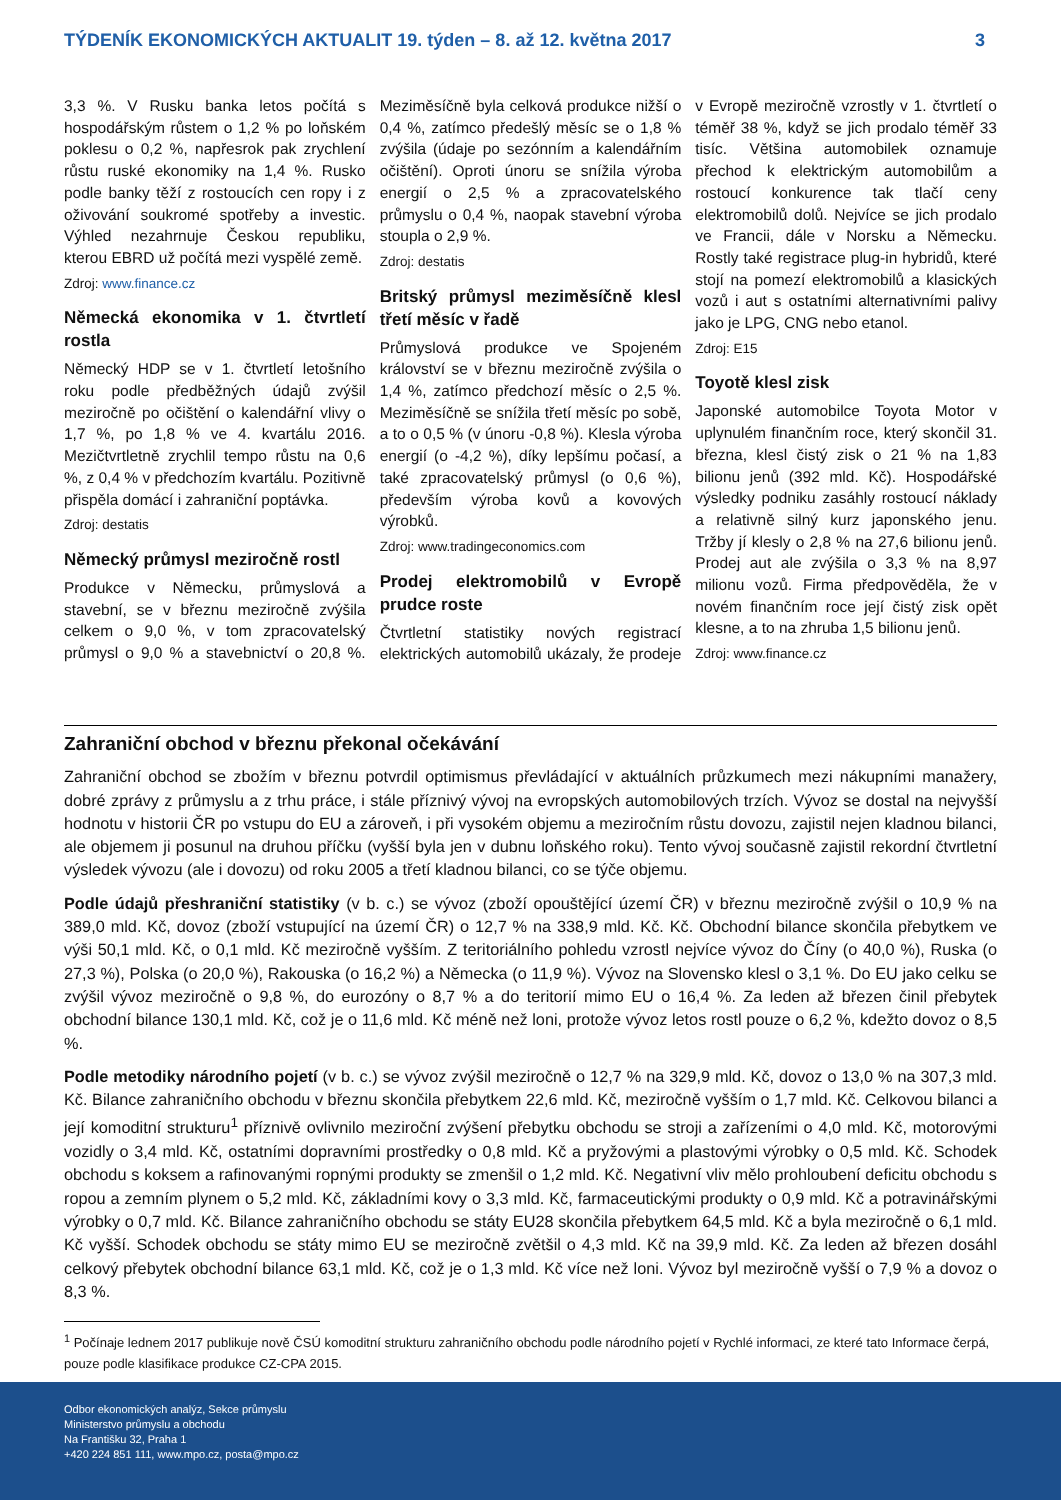TÝDENÍK EKONOMICKÝCH AKTUALIT 19. týden – 8. až 12. května 2017 3
3,3 %. V Rusku banka letos počítá s hospodářským růstem o 1,2 % po loňském poklesu o 0,2 %, napřesrok pak zrychlení růstu ruské ekonomiky na 1,4 %. Rusko podle banky těží z rostoucích cen ropy i z oživování soukromé spotřeby a investic. Výhled nezahrnuje Českou republiku, kterou EBRD už počítá mezi vyspělé země.
Zdroj: www.finance.cz
Německá ekonomika v 1. čtvrtletí rostla
Německý HDP se v 1. čtvrtletí letošního roku podle předběžných údajů zvýšil meziročně po očištění o kalendářní vlivy o 1,7 %, po 1,8 % ve 4. kvartálu 2016. Mezičtvrtletně zrychlil tempo růstu na 0,6 %, z 0,4 % v předchozím kvartálu. Pozitivně přispěla domácí i zahraniční poptávka.
Zdroj: destatis
Německý průmysl meziročně rostl
Produkce v Německu, průmyslová a stavební, se v březnu meziročně zvýšila celkem o 9,0 %, v tom zpracovatelský průmysl o 9,0 % a stavebnictví o 20,8 %. Meziměsíčně byla celková produkce nižší o 0,4 %, zatímco předešlý měsíc se o 1,8 % zvýšila (údaje po sezónním a kalendářním očištění). Oproti únoru se snížila výroba energií o 2,5 % a zpracovatelského průmyslu o 0,4 %, naopak stavební výroba stoupla o 2,9 %.
Zdroj: destatis
Britský průmysl meziměsíčně klesl třetí měsíc v řadě
Průmyslová produkce ve Spojeném království se v březnu meziročně zvýšila o 1,4 %, zatímco předchozí měsíc o 2,5 %. Meziměsíčně se snížila třetí měsíc po sobě, a to o 0,5 % (v únoru -0,8 %). Klesla výroba energií (o -4,2 %), díky lepšímu počasí, a také zpracovatelský průmysl (o 0,6 %), především výroba kovů a kovových výrobků.
Zdroj: www.tradingeconomics.com
Prodej elektromobilů v Evropě prudce roste
Čtvrtletní statistiky nových registrací elektrických automobilů ukázaly, že prodeje v Evropě meziročně vzrostly v 1. čtvrtletí o téměř 38 %, když se jich prodalo téměř 33 tisíc. Většina automobilek oznamuje přechod k elektrickým automobilům a rostoucí konkurence tak tlačí ceny elektromobilů dolů. Nejvíce se jich prodalo ve Francii, dále v Norsku a Německu. Rostly také registrace plug-in hybridů, které stojí na pomezí elektromobilů a klasických vozů i aut s ostatními alternativními palivy jako je LPG, CNG nebo etanol.
Zdroj: E15
Toyotě klesl zisk
Japonské automobilce Toyota Motor v uplynulém finančním roce, který skončil 31. března, klesl čistý zisk o 21 % na 1,83 bilionu jenů (392 mld. Kč). Hospodářské výsledky podniku zasáhly rostoucí náklady a relativně silný kurz japonského jenu. Tržby jí klesly o 2,8 % na 27,6 bilionu jenů. Prodej aut ale zvýšila o 3,3 % na 8,97 milionu vozů. Firma předpověděla, že v novém finančním roce její čistý zisk opět klesne, a to na zhruba 1,5 bilionu jenů.
Zdroj: www.finance.cz
Zahraniční obchod v březnu překonal očekávání
Zahraniční obchod se zbožím v březnu potvrdil optimismus převládající v aktuálních průzkumech mezi nákupními manažery, dobré zprávy z průmyslu a z trhu práce, i stále příznivý vývoj na evropských automobilových trzích. Vývoz se dostal na nejvyšší hodnotu v historii ČR po vstupu do EU a zároveň, i při vysokém objemu a meziročním růstu dovozu, zajistil nejen kladnou bilanci, ale objemem ji posunul na druhou příčku (vyšší byla jen v dubnu loňského roku). Tento vývoj současně zajistil rekordní čtvrtletní výsledek vývozu (ale i dovozu) od roku 2005 a třetí kladnou bilanci, co se týče objemu.
Podle údajů přeshraniční statistiky (v b. c.) se vývoz (zboží opouštějící území ČR) v březnu meziročně zvýšil o 10,9 % na 389,0 mld. Kč, dovoz (zboží vstupující na území ČR) o 12,7 % na 338,9 mld. Kč. Kč. Obchodní bilance skončila přebytkem ve výši 50,1 mld. Kč, o 0,1 mld. Kč meziročně vyšším. Z teritoriálního pohledu vzrostl nejvíce vývoz do Číny (o 40,0 %), Ruska (o 27,3 %), Polska (o 20,0 %), Rakouska (o 16,2 %) a Německa (o 11,9 %). Vývoz na Slovensko klesl o 3,1 %. Do EU jako celku se zvýšil vývoz meziročně o 9,8 %, do eurozóny o 8,7 % a do teritorií mimo EU o 16,4 %. Za leden až březen činil přebytek obchodní bilance 130,1 mld. Kč, což je o 11,6 mld. Kč méně než loni, protože vývoz letos rostl pouze o 6,2 %, kdežto dovoz o 8,5 %.
Podle metodiky národního pojetí (v b. c.) se vývoz zvýšil meziročně o 12,7 % na 329,9 mld. Kč, dovoz o 13,0 % na 307,3 mld. Kč. Bilance zahraničního obchodu v březnu skončila přebytkem 22,6 mld. Kč, meziročně vyšším o 1,7 mld. Kč. Celkovou bilanci a její komoditní strukturu<sup>1</sup> příznivě ovlivnilo meziroční zvýšení přebytku obchodu se stroji a zařízeními o 4,0 mld. Kč, motorovými vozidly o 3,4 mld. Kč, ostatními dopravními prostředky o 0,8 mld. Kč a pryžovými a plastovými výrobky o 0,5 mld. Kč. Schodek obchodu s koksem a rafinovanými ropnými produkty se zmenšil o 1,2 mld. Kč. Negativní vliv mělo prohloubení deficitu obchodu s ropou a zemním plynem o 5,2 mld. Kč, základními kovy o 3,3 mld. Kč, farmaceutickými produkty o 0,9 mld. Kč a potravinářskými výrobky o 0,7 mld. Kč. Bilance zahraničního obchodu se státy EU28 skončila přebytkem 64,5 mld. Kč a byla meziročně o 6,1 mld. Kč vyšší. Schodek obchodu se státy mimo EU se meziročně zvětšil o 4,3 mld. Kč na 39,9 mld. Kč. Za leden až březen dosáhl celkový přebytek obchodní bilance 63,1 mld. Kč, což je o 1,3 mld. Kč více než loni. Vývoz byl meziročně vyšší o 7,9 % a dovoz o 8,3 %.
<sup>1</sup> Počínaje lednem 2017 publikuje nově ČSÚ komoditní strukturu zahraničního obchodu podle národního pojetí v Rychlé informaci, ze které tato Informace čerpá, pouze podle klasifikace produkce CZ-CPA 2015.
Odbor ekonomických analýz, Sekce průmyslu
Ministerstvo průmyslu a obchodu
Na Františku 32, Praha 1
+420 224 851 111, www.mpo.cz, posta@mpo.cz